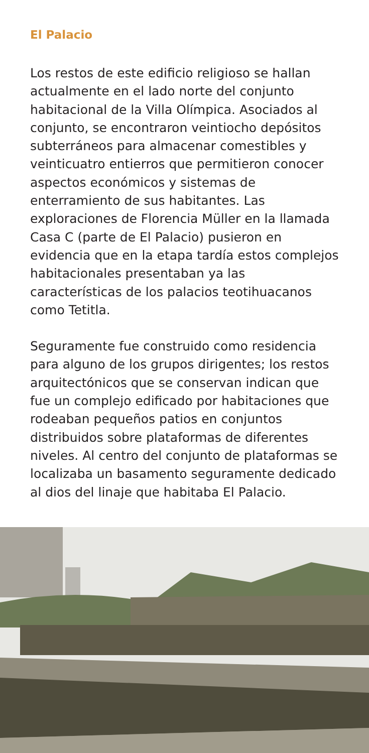El Palacio
Los restos de este edificio religioso se hallan actualmente en el lado norte del conjunto habitacional de la Villa Olímpica. Asociados al conjunto, se encontraron veintiocho depósitos subterráneos para almacenar comestibles y veinticuatro entierros que permitieron conocer aspectos económicos y sistemas de enterramiento de sus habitantes. Las exploraciones de Florencia Müller en la llamada Casa C (parte de El Palacio) pusieron en evidencia que en la etapa tardía estos complejos habitacionales presentaban ya las características de los palacios teotihuacanos como Tetitla.
Seguramente fue construido como residencia para alguno de los grupos dirigentes; los restos arquitectónicos que se conservan indican que fue un complejo edificado por habitaciones que rodeaban pequeños patios en conjuntos distribuidos sobre plataformas de diferentes niveles. Al centro del conjunto de plataformas se localizaba un basamento seguramente dedicado al dios del linaje que habitaba El Palacio.